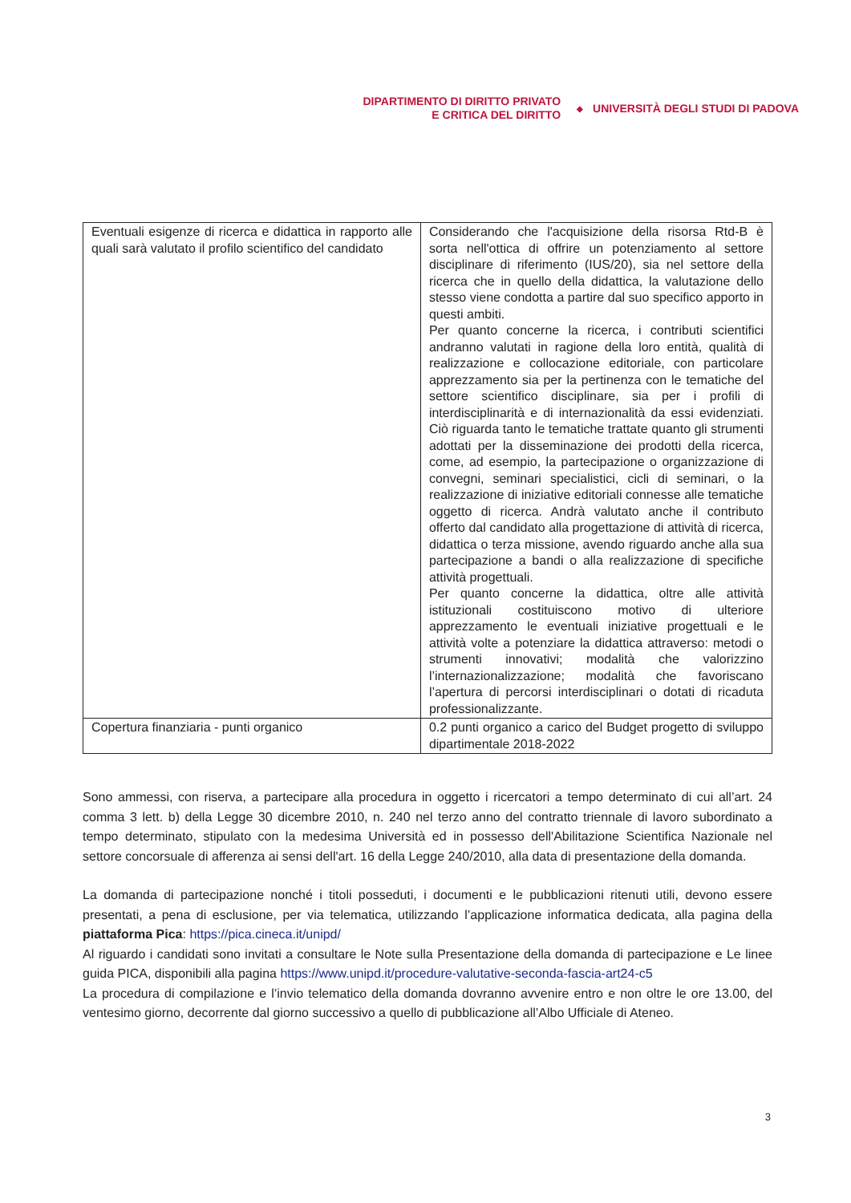DIPARTIMENTO DI DIRITTO PRIVATO
E CRITICA DEL DIRITTO
◆
UNIVERSITÀ DEGLI STUDI DI PADOVA
| Eventuali esigenze di ricerca e didattica in rapporto alle quali sarà valutato il profilo scientifico del candidato | Considerando che l'acquisizione della risorsa Rtd-B è sorta nell'ottica di offrire un potenziamento al settore disciplinare di riferimento (IUS/20), sia nel settore della ricerca che in quello della didattica, la valutazione dello stesso viene condotta a partire dal suo specifico apporto in questi ambiti. Per quanto concerne la ricerca, i contributi scientifici andranno valutati in ragione della loro entità, qualità di realizzazione e collocazione editoriale, con particolare apprezzamento sia per la pertinenza con le tematiche del settore scientifico disciplinare, sia per i profili di interdisciplinarità e di internazionalità da essi evidenziati. Ciò riguarda tanto le tematiche trattate quanto gli strumenti adottati per la disseminazione dei prodotti della ricerca, come, ad esempio, la partecipazione o organizzazione di convegni, seminari specialistici, cicli di seminari, o la realizzazione di iniziative editoriali connesse alle tematiche oggetto di ricerca. Andrà valutato anche il contributo offerto dal candidato alla progettazione di attività di ricerca, didattica o terza missione, avendo riguardo anche alla sua partecipazione a bandi o alla realizzazione di specifiche attività progettuali. Per quanto concerne la didattica, oltre alle attività istituzionali costituiscono motivo di ulteriore apprezzamento le eventuali iniziative progettuali e le attività volte a potenziare la didattica attraverso: metodi o strumenti innovativi; modalità che valorizzino l’internazionalizzazione; modalità che favoriscano l’apertura di percorsi interdisciplinari o dotati di ricaduta professionalizzante. |
| Copertura finanziaria - punti organico | 0.2 punti organico a carico del Budget progetto di sviluppo dipartimentale 2018-2022 |
Sono ammessi, con riserva, a partecipare alla procedura in oggetto i ricercatori a tempo determinato di cui all’art. 24 comma 3 lett. b) della Legge 30 dicembre 2010, n. 240 nel terzo anno del contratto triennale di lavoro subordinato a tempo determinato, stipulato con la medesima Università ed in possesso dell'Abilitazione Scientifica Nazionale nel settore concorsuale di afferenza ai sensi dell'art. 16 della Legge 240/2010, alla data di presentazione della domanda.
La domanda di partecipazione nonché i titoli posseduti, i documenti e le pubblicazioni ritenuti utili, devono essere presentati, a pena di esclusione, per via telematica, utilizzando l’applicazione informatica dedicata, alla pagina della piattaforma Pica: https://pica.cineca.it/unipd/
Al riguardo i candidati sono invitati a consultare le Note sulla Presentazione della domanda di partecipazione e Le linee guida PICA, disponibili alla pagina https://www.unipd.it/procedure-valutative-seconda-fascia-art24-c5
La procedura di compilazione e l’invio telematico della domanda dovranno avvenire entro e non oltre le ore 13.00, del ventesimo giorno, decorrente dal giorno successivo a quello di pubblicazione all’Albo Ufficiale di Ateneo.
3